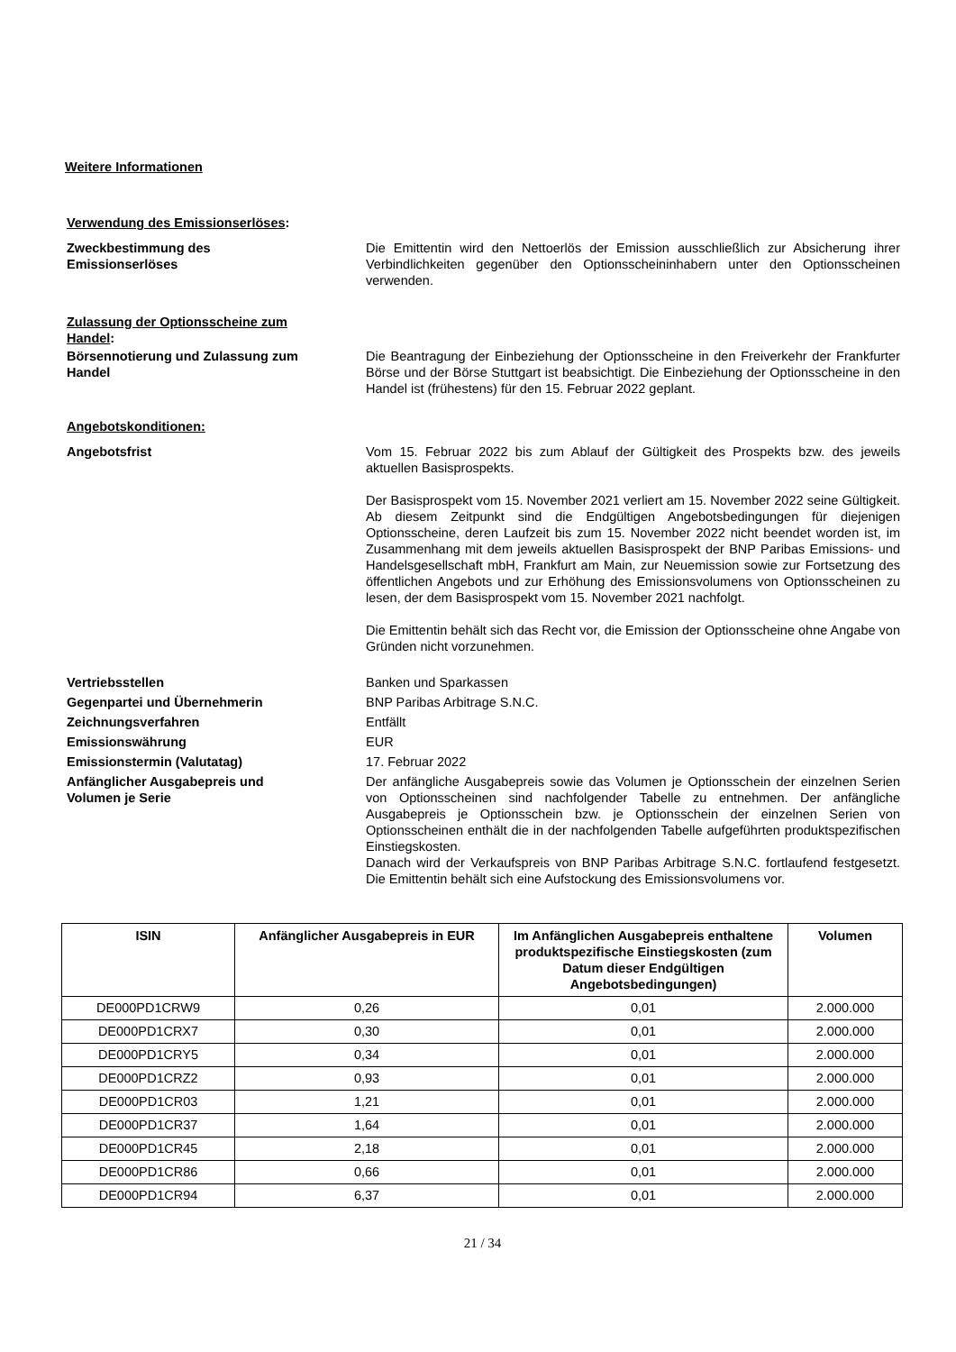Weitere Informationen
Verwendung des Emissionserlöses:
Zweckbestimmung des
Emissionserlöses
Die Emittentin wird den Nettoerlös der Emission ausschließlich zur Absicherung ihrer Verbindlichkeiten gegenüber den Optionsscheininhabern unter den Optionsscheinen verwenden.
Zulassung der Optionsscheine zum
Handel:
Börsennotierung und Zulassung zum
Handel
Die Beantragung der Einbeziehung der Optionsscheine in den Freiverkehr der Frankfurter Börse und der Börse Stuttgart ist beabsichtigt. Die Einbeziehung der Optionsscheine in den Handel ist (frühestens) für den 15. Februar 2022 geplant.
Angebotskonditionen:
Angebotsfrist Vom 15. Februar 2022 bis zum Ablauf der Gültigkeit des Prospekts bzw. des jeweils aktuellen Basisprospekts.
Der Basisprospekt vom 15. November 2021 verliert am 15. November 2022 seine Gültigkeit. Ab diesem Zeitpunkt sind die Endgültigen Angebotsbedingungen für diejenigen Optionsscheine, deren Laufzeit bis zum 15. November 2022 nicht beendet worden ist, im Zusammenhang mit dem jeweils aktuellen Basisprospekt der BNP Paribas Emissions- und Handelsgesellschaft mbH, Frankfurt am Main, zur Neuemission sowie zur Fortsetzung des öffentlichen Angebots und zur Erhöhung des Emissionsvolumens von Optionsscheinen zu lesen, der dem Basisprospekt vom 15. November 2021 nachfolgt.
Die Emittentin behält sich das Recht vor, die Emission der Optionsscheine ohne Angabe von Gründen nicht vorzunehmen.
Vertriebsstellen Banken und Sparkassen
Gegenpartei und Übernehmerin BNP Paribas Arbitrage S.N.C.
Zeichnungsverfahren Entfällt
Emissionswährung EUR
Emissionstermin (Valutatag) 17. Februar 2022
Anfänglicher Ausgabepreis und
Volumen je Serie
Der anfängliche Ausgabepreis sowie das Volumen je Optionsschein der einzelnen Serien von Optionsscheinen sind nachfolgender Tabelle zu entnehmen. Der anfängliche Ausgabepreis je Optionsschein bzw. je Optionsschein der einzelnen Serien von Optionsscheinen enthält die in der nachfolgenden Tabelle aufgeführten produktspezifischen Einstiegskosten.
Danach wird der Verkaufspreis von BNP Paribas Arbitrage S.N.C. fortlaufend festgesetzt. Die Emittentin behält sich eine Aufstockung des Emissionsvolumens vor.
| ISIN | Anfänglicher Ausgabepreis in EUR | Im Anfänglichen Ausgabepreis enthaltene produktspezifische Einstiegskosten (zum Datum dieser Endgültigen Angebotsbedingungen) | Volumen |
| --- | --- | --- | --- |
| DE000PD1CRW9 | 0,26 | 0,01 | 2.000.000 |
| DE000PD1CRX7 | 0,30 | 0,01 | 2.000.000 |
| DE000PD1CRY5 | 0,34 | 0,01 | 2.000.000 |
| DE000PD1CRZ2 | 0,93 | 0,01 | 2.000.000 |
| DE000PD1CR03 | 1,21 | 0,01 | 2.000.000 |
| DE000PD1CR37 | 1,64 | 0,01 | 2.000.000 |
| DE000PD1CR45 | 2,18 | 0,01 | 2.000.000 |
| DE000PD1CR86 | 0,66 | 0,01 | 2.000.000 |
| DE000PD1CR94 | 6,37 | 0,01 | 2.000.000 |
21 / 34